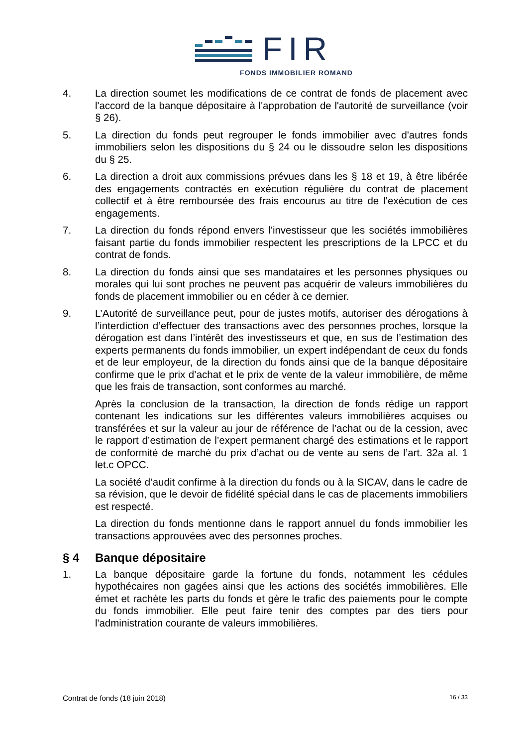FIR
FONDS IMMOBILIER ROMAND
4. La direction soumet les modifications de ce contrat de fonds de placement avec l'accord de la banque dépositaire à l'approbation de l'autorité de surveillance (voir § 26).
5. La direction du fonds peut regrouper le fonds immobilier avec d'autres fonds immobiliers selon les dispositions du § 24 ou le dissoudre selon les dispositions du § 25.
6. La direction a droit aux commissions prévues dans les § 18 et 19, à être libérée des engagements contractés en exécution régulière du contrat de placement collectif et à être remboursée des frais encourus au titre de l'exécution de ces engagements.
7. La direction du fonds répond envers l'investisseur que les sociétés immobilières faisant partie du fonds immobilier respectent les prescriptions de la LPCC et du contrat de fonds.
8. La direction du fonds ainsi que ses mandataires et les personnes physiques ou morales qui lui sont proches ne peuvent pas acquérir de valeurs immobilières du fonds de placement immobilier ou en céder à ce dernier.
9. L’Autorité de surveillance peut, pour de justes motifs, autoriser des dérogations à l’interdiction d’effectuer des transactions avec des personnes proches, lorsque la dérogation est dans l’intérêt des investisseurs et que, en sus de l’estimation des experts permanents du fonds immobilier, un expert indépendant de ceux du fonds et de leur employeur, de la direction du fonds ainsi que de la banque dépositaire confirme que le prix d’achat et le prix de vente de la valeur immobilière, de même que les frais de transaction, sont conformes au marché.
Après la conclusion de la transaction, la direction de fonds rédige un rapport contenant les indications sur les différentes valeurs immobilières acquises ou transférées et sur la valeur au jour de référence de l’achat ou de la cession, avec le rapport d’estimation de l’expert permanent chargé des estimations et le rapport de conformité de marché du prix d’achat ou de vente au sens de l’art. 32a al. 1 let.c OPCC.
La société d’audit confirme à la direction du fonds ou à la SICAV, dans le cadre de sa révision, que le devoir de fidélité spécial dans le cas de placements immobiliers est respecté.
La direction du fonds mentionne dans le rapport annuel du fonds immobilier les transactions approuvées avec des personnes proches.
§ 4 Banque dépositaire
1. La banque dépositaire garde la fortune du fonds, notamment les cédules hypothécaires non gagées ainsi que les actions des sociétés immobilières. Elle émet et rachète les parts du fonds et gère le trafic des paiements pour le compte du fonds immobilier. Elle peut faire tenir des comptes par des tiers pour l'administration courante de valeurs immobilières.
Contrat de fonds (18 juin 2018) 16 / 33